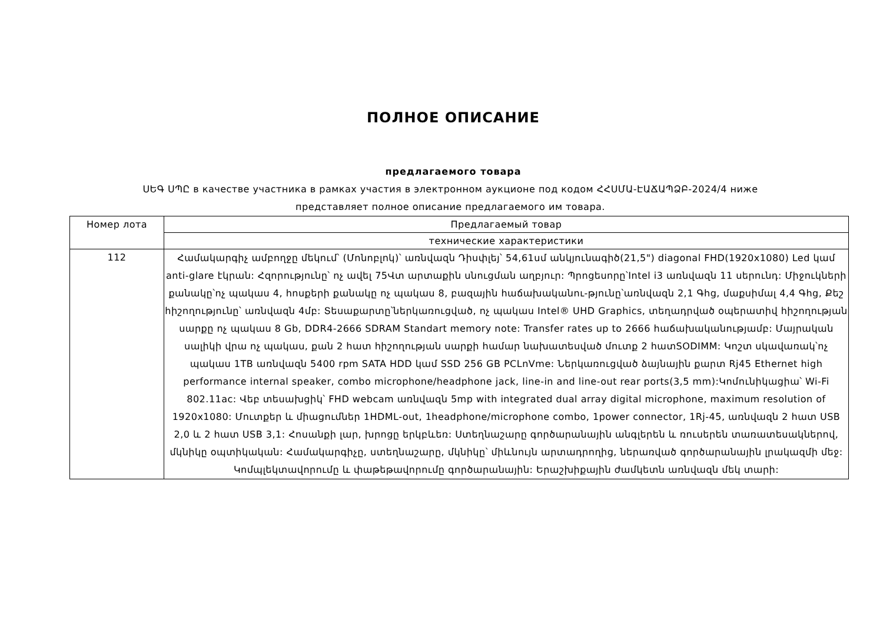ПОЛНОЕ ОПИСАНИЕ
предлагаемого товара
ՍԵԳ ՍՊԸ в качестве участника в рамках участия в электронном аукционе под кодом ՀՀՍՄԱ-ԷԱՃԱՊՁԲ-2024/4 ниже представляет полное описание предлагаемого им товара.
| Номер лота | Предлагаемый товар |
| --- | --- |
| | технические характеристики |
| 112 | Համակարգիչ ամբողջը մեկում՝ (Մոնոբլոկ)՝ առնվազն Դիսփլեյ՝ 54,61սմ անկյունագիծ(21,5") diagonal FHD(1920x1080) Led կամ anti-glare էկրան: Հզորությունը՝ ոչ ավել 75Վտ արտաքին սնուցման աղբյուր: Պրոցեսորը՝Intel i3 առնվազն 11 սերունդ: Միջուկների քանակը՝ոչ պակաս 4, հոսքերի քանակը ոչ պակաս 8, բազային հաճախականու-թյունը՝առնվազն 2,1 Գhg, մաքսիմալ 4,4 Գhg, Քեշ հիշողությունը՝ առնվազն 4մբ: Տեսաքարտը՝ներկառուցված, ոչ պակաս Intel® UHD Graphics, տեղադրված օպերատիվ հիշողության սարքը ոչ պակաս 8 Gb, DDR4-2666 SDRAM Standart memory note: Transfer rates up to 2666 հաճախականությամբ: Մայրական սալիկի վրա ոչ պակաս, քան 2 հատ հիշողության սարքի համար նախատեսված մուտք 2 հատSODIMM: Կոշտ սկավառակ՝ոչ պակաս 1TB առնվազն 5400 rpm SATA HDD կամ SSD 256 GB PCLnVme: Ներկառուցված ձայնային քարտ Rj45 Ethernet high performance internal speaker, combo microphone/headphone jack, line-in and line-out rear ports(3,5 mm):Կոմունիկացիա՝ Wi-Fi 802.11ac: Վեբ տեսախցիկ՝ FHD webcam առնվազն 5mp with integrated dual array digital microphone, maximum resolution of 1920x1080: Մուտքեր և միացումներ 1HDML-out, 1headphone/microphone combo, 1power connector, 1Rj-45, առնվազն 2 հատ USB 2,0 և 2 հատ USB 3,1: Հոսանքի լար, խրոցը երկբևեռ: Ստեղնաշարը գործարանային անգլերեն և ռուսերեն տառատեսակներով, մկնիկը օպտիկական: Համակարգիչը, ստեղնաշարը, մկնիկը՝ միևնույն արտադրողից, ներառված գործարանային լրակազմի մեջ: Կոմպլեկտավորումը և փաթեթավորումը գործարանային: Երաշխիքային ժամկետն առնվազն մեկ տարի: |